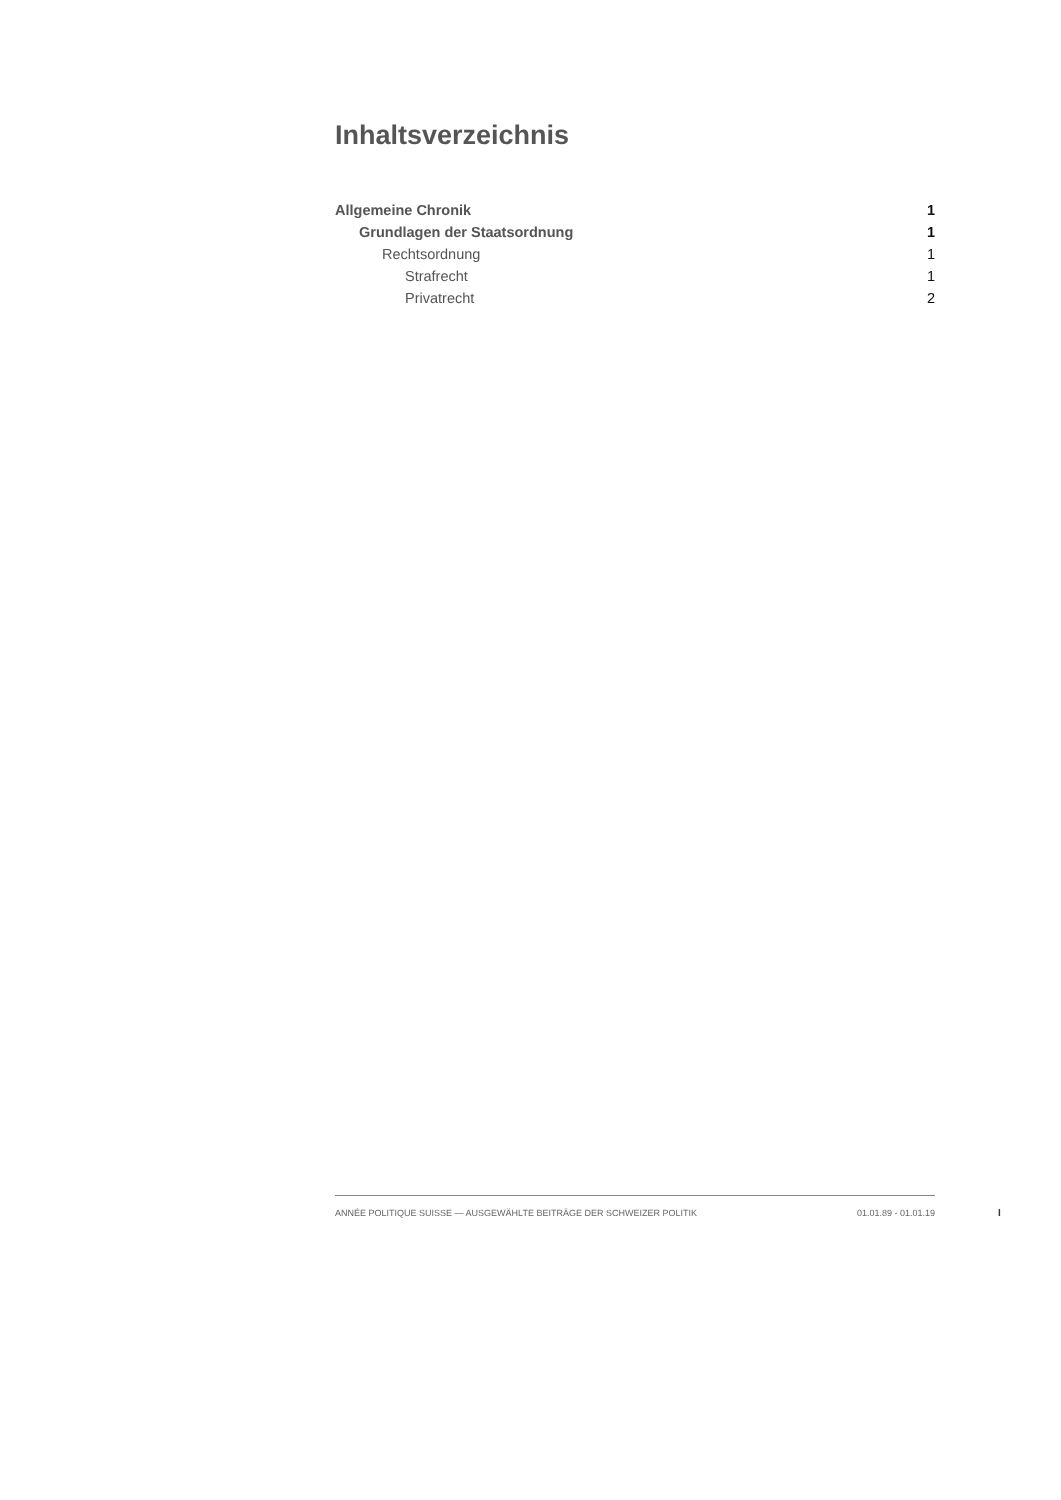Inhaltsverzeichnis
Allgemeine Chronik 1
Grundlagen der Staatsordnung 1
Rechtsordnung 1
Strafrecht 1
Privatrecht 2
ANNÉE POLITIQUE SUISSE — AUSGEWÄHLTE BEITRÄGE DER SCHWEIZER POLITIK 01.01.89 - 01.01.19
I